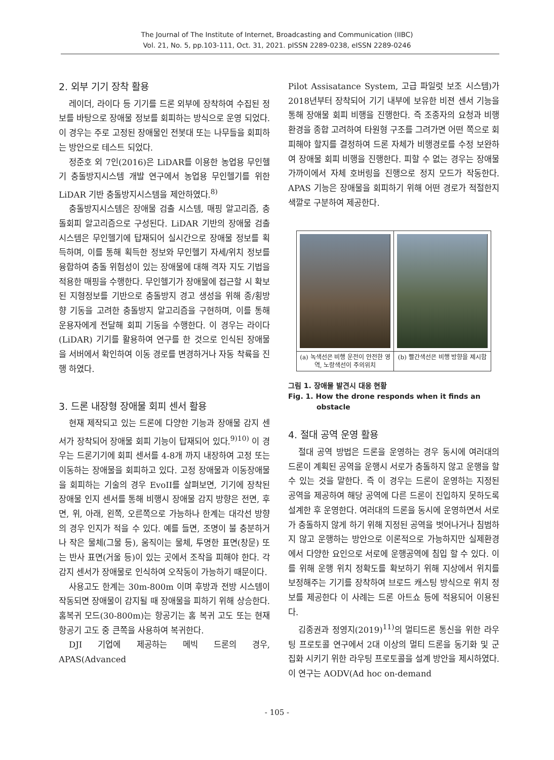The Journal of The Institute of Internet, Broadcasting and Communication (IIBC)
Vol. 21, No. 5, pp.103-111, Oct. 31, 2021. pISSN 2289-0238, eISSN 2289-0246
2. 외부 기기 장착 활용
레이더, 라이다 등 기기를 드론 외부에 장착하여 수집된 정보를 바탕으로 장애물 정보를 회피하는 방식으로 운영 되었다. 이 경우는 주로 고정된 장애물인 전봇대 또는 나무들을 회피하는 방안으로 테스트 되었다.
정준호 외 7인(2016)은 LiDAR를 이용한 농업용 무인헬기 충돌방지시스템 개발 연구에서 농업용 무인헬기를 위한 LiDAR 기반 충돌방지시스템을 제안하였다.<sup>8)</sup>
충돌방지시스템은 장애물 검출 시스템, 매핑 알고리즘, 충돌회피 알고리즘으로 구성된다. LiDAR 기반의 장애물 검출 시스템은 무인헬기에 탑재되어 실시간으로 장애물 정보를 획득하며, 이를 통해 획득한 정보와 무인헬기 자세/위치 정보를 융합하여 충돌 위험성이 있는 장애물에 대해 격자 지도 기법을 적용한 매핑을 수행한다. 무인헬기가 장애물에 접근할 시 확보된 지형정보를 기반으로 충돌방지 경고 생성을 위해 종/횡방향 기동을 고려한 충돌방지 알고리즘을 구현하며, 이를 통해 운용자에게 전달해 회피 기동을 수행한다. 이 경우는 라이다(LiDAR) 기기를 활용하여 연구를 한 것으로 인식된 장애물을 서버에서 확인하여 이동 경로를 변경하거나 자동 착륙을 진행 하였다.
3. 드론 내장형 장애물 회피 센서 활용
현재 제작되고 있는 드론에 다양한 기능과 장애물 감지 센서가 장착되어 장애물 회피 기능이 탑재되어 있다.<sup>9)10)</sup> 이 경우는 드론기기에 회피 센서를 4-8개 까지 내장하여 고정 또는 이동하는 장애물을 회피하고 있다. 고정 장애물과 이동장애물을 회피하는 기술의 경우 EvoII를 살펴보면, 기기에 장착된 장애물 인지 센서를 통해 비행시 장애물 감지 방향은 전면, 후면, 위, 아래, 왼쪽, 오른쪽으로 가능하나 한계는 대각선 방향의 경우 인지가 적을 수 있다. 예를 들면, 조명이 불 충분하거나 작은 물체(그물 등), 움직이는 물체, 투명한 표면(창문) 또는 반사 표면(거울 등)이 있는 곳에서 조작을 피해야 한다. 각 감지 센서가 장애물로 인식하여 오작동이 가능하기 때문이다.
사용고도 한계는 30m-800m 이며 후방과 전방 시스템이 작동되면 장애물이 감지될 때 장애물을 피하기 위해 상승한다. 홈복귀 모드(30-800m)는 항공기는 홈 복귀 고도 또는 현재 항공기 고도 중 큰쪽을 사용하여 복귀한다.
DJI 기업에 제공하는 메빅 드론의 경우, APAS(Advanced
Pilot Assisatance System, 고급 파일럿 보조 시스템)가 2018년부터 장착되어 기기 내부에 보유한 비젼 센서 기능을 통해 장애물 회피 비행을 진행한다. 즉 조종자의 요청과 비행환경을 종합 고려하여 타원형 구조를 그려가면 어떤 쪽으로 회피해야 할지를 결정하여 드론 자체가 비행경로를 수정 보완하여 장애물 회피 비행을 진행한다. 피할 수 없는 경우는 장애물 가까이에서 자체 호버링을 진행으로 정지 모드가 작동한다. APAS 기능은 장애물을 회피하기 위해 어떤 경로가 적절한지 색깔로 구분하여 제공한다.
(a) 녹색선은 비행 운전이 안전한 영역, 노랑색선이 주의위치
(b) 빨간색선은 비행 방향을 제시함
그림 1. 장애물 발견시 대응 현황
Fig. 1. How the drone responds when it finds an
obstacle
4. 절대 공역 운영 활용
절대 공역 방법은 드론을 운영하는 경우 동시에 여러대의 드론이 계획된 공역을 운행시 서로가 충돌하지 않고 운행을 할 수 있는 것을 말한다. 즉 이 경우는 드론이 운영하는 지정된 공역을 제공하여 해당 공역에 다른 드론이 진입하지 못하도록 설계한 후 운영한다. 여러대의 드론을 동시에 운영하면서 서로가 충돌하지 않게 하기 위해 지정된 공역을 벗어나거나 침범하지 않고 운행하는 방안으로 이론적으로 가능하지만 실제환경에서 다양한 요인으로 서로에 운행공역에 침입 할 수 있다. 이를 위해 운행 위치 정확도를 확보하기 위해 지상에서 위치를 보정해주는 기기를 장착하여 브로드 캐스팅 방식으로 위치 정보를 제공한다 이 사례는 드론 아트쇼 등에 적용되어 이용된다.
김종권과 정영지(2019)<sup>11)</sup>의 멀티드론 통신을 위한 라우팅 프로토콜 연구에서 2대 이상의 멀티 드론을 동기화 및 군집화 시키기 위한 라우팅 프로토콜을 설계 방안을 제시하였다. 이 연구는 AODV(Ad hoc on-demand
- 105 -